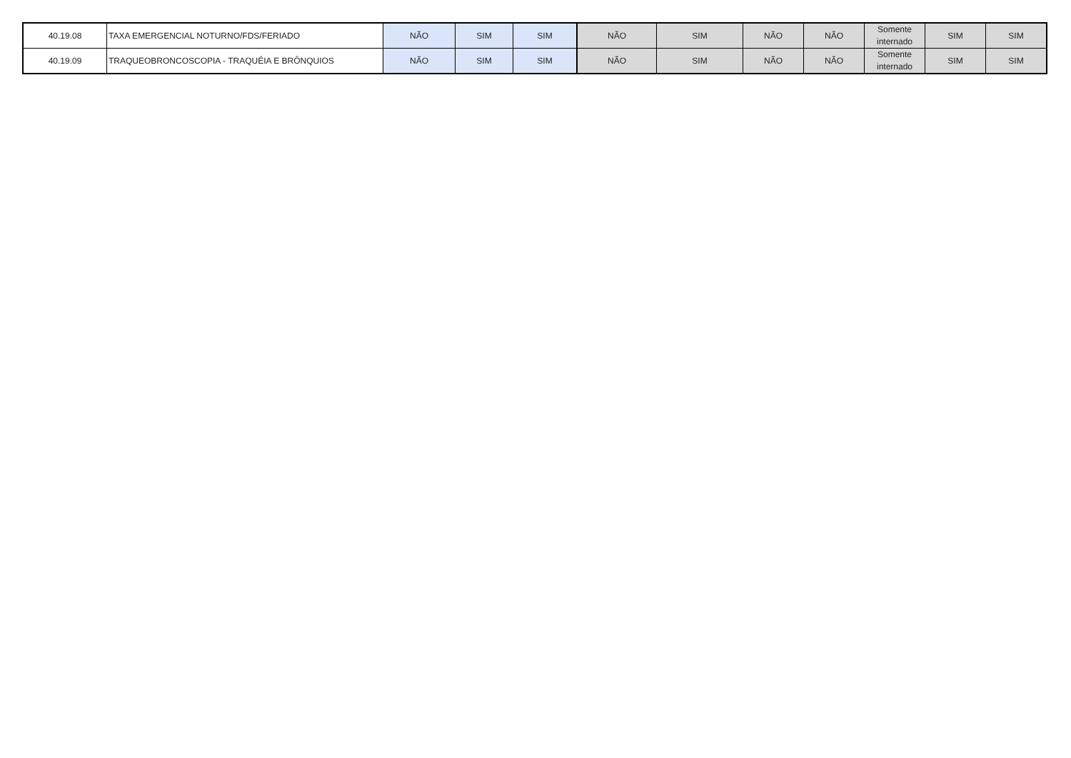| 40.19.08 | TAXA EMERGENCIAL NOTURNO/FDS/FERIADO | NÃO | SIM | SIM | NÃO | SIM | NÃO | NÃO | Somente internado | SIM | SIM |
| 40.19.09 | TRAQUEOBRONCOSCOPIA - TRAQUÉIA E BRÔNQUIOS | NÃO | SIM | SIM | NÃO | SIM | NÃO | NÃO | Somente internado | SIM | SIM |